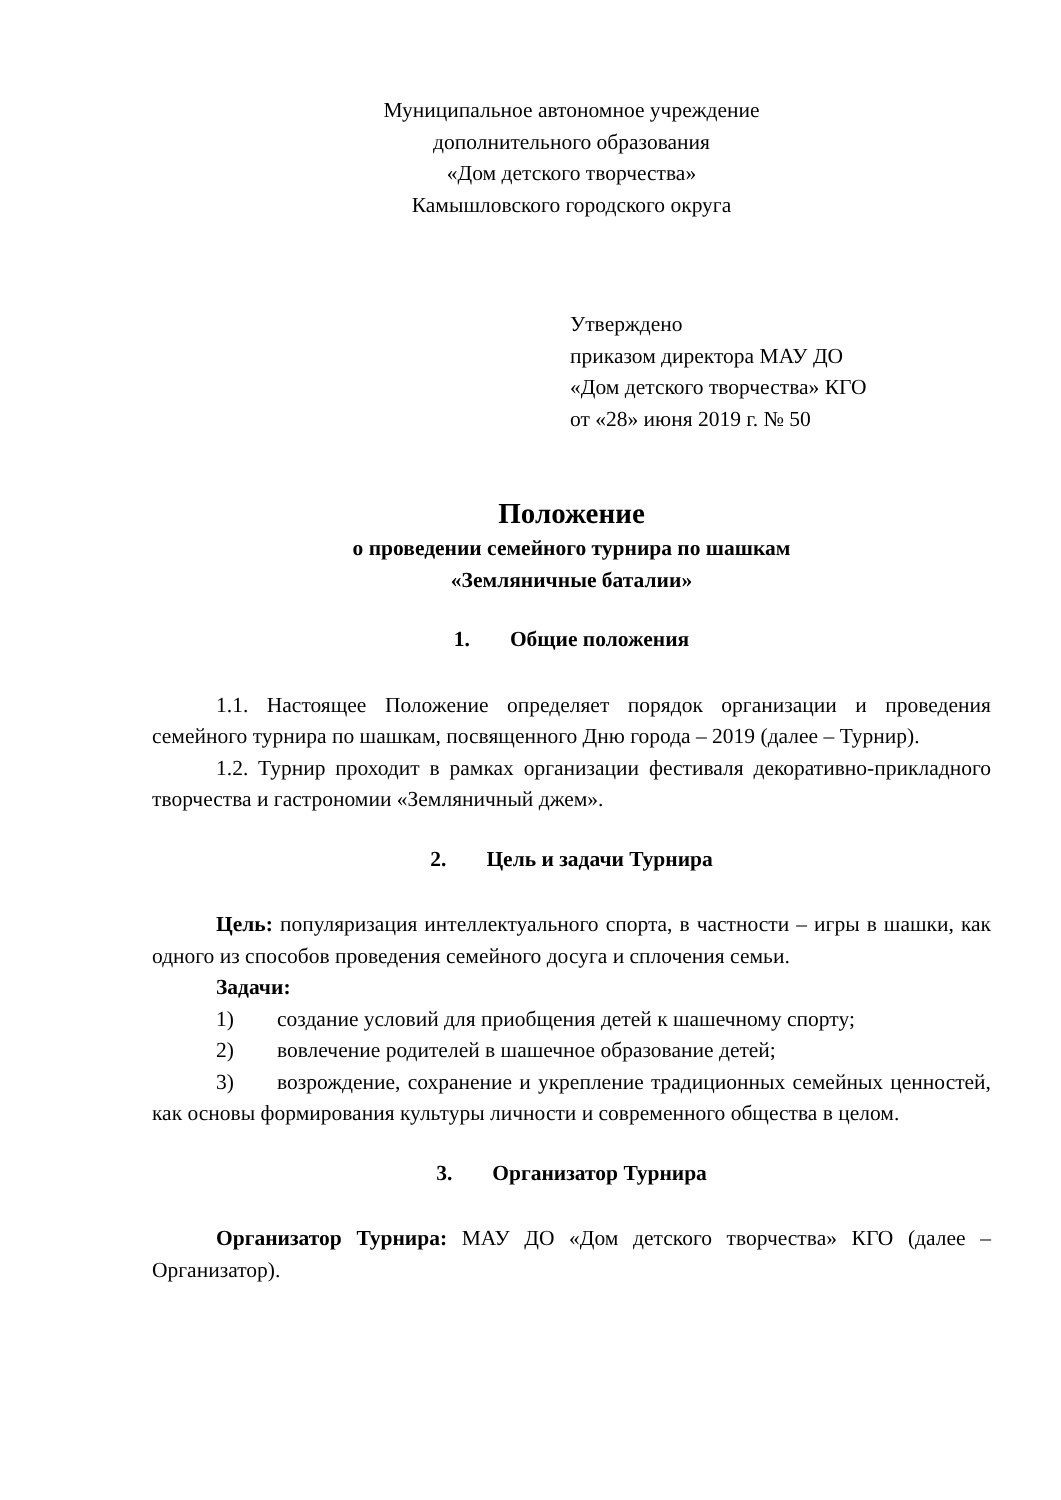Муниципальное автономное учреждение
дополнительного образования
«Дом детского творчества»
Камышловского городского округа
Утверждено
приказом директора МАУ ДО
«Дом детского творчества» КГО
от «28» июня 2019 г. № 50
Положение
о проведении семейного турнира по шашкам
«Земляничные баталии»
1. Общие положения
1.1. Настоящее Положение определяет порядок организации и проведения семейного турнира по шашкам, посвященного Дню города – 2019 (далее – Турнир).
1.2. Турнир проходит в рамках организации фестиваля декоративно-прикладного творчества и гастрономии «Земляничный джем».
2. Цель и задачи Турнира
Цель: популяризация интеллектуального спорта, в частности – игры в шашки, как одного из способов проведения семейного досуга и сплочения семьи.
Задачи:
1) создание условий для приобщения детей к шашечному спорту;
2) вовлечение родителей в шашечное образование детей;
3) возрождение, сохранение и укрепление традиционных семейных ценностей, как основы формирования культуры личности и современного общества в целом.
3. Организатор Турнира
Организатор Турнира: МАУ ДО «Дом детского творчества» КГО (далее – Организатор).